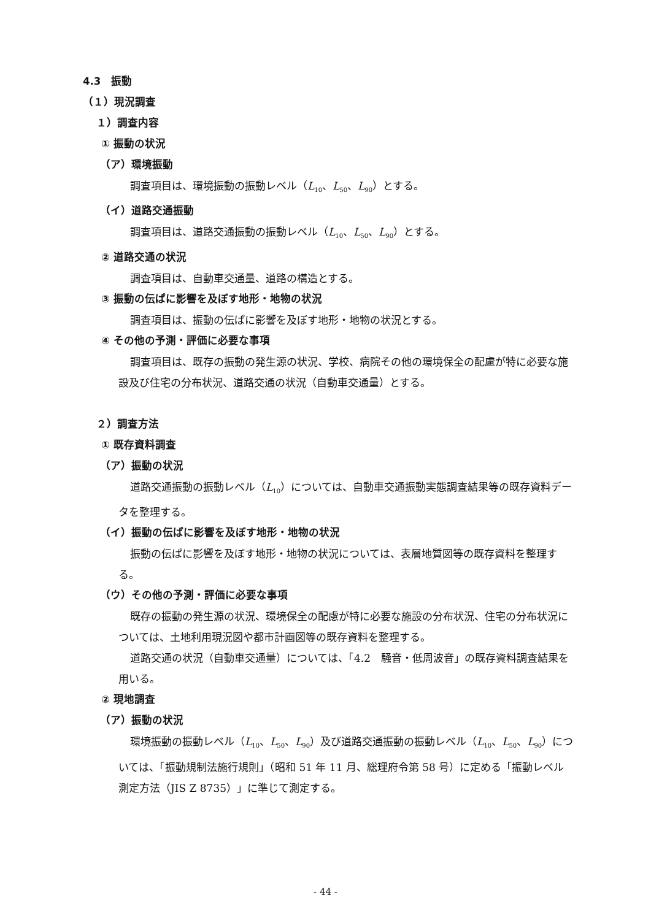4.3　振動
（１）現況調査
１）調査内容
① 振動の状況
（ア）環境振動
調査項目は、環境振動の振動レベル（L<sub>10</sub>、L<sub>50</sub>、L<sub>90</sub>）とする。
（イ）道路交通振動
調査項目は、道路交通振動の振動レベル（L<sub>10</sub>、L<sub>50</sub>、L<sub>90</sub>）とする。
② 道路交通の状況
調査項目は、自動車交通量、道路の構造とする。
③ 振動の伝ぱに影響を及ぼす地形・地物の状況
調査項目は、振動の伝ぱに影響を及ぼす地形・地物の状況とする。
④ その他の予測・評価に必要な事項
調査項目は、既存の振動の発生源の状況、学校、病院その他の環境保全の配慮が特に必要な施設及び住宅の分布状況、道路交通の状況（自動車交通量）とする。
２）調査方法
① 既存資料調査
（ア）振動の状況
道路交通振動の振動レベル（L<sub>10</sub>）については、自動車交通振動実態調査結果等の既存資料データを整理する。
（イ）振動の伝ぱに影響を及ぼす地形・地物の状況
振動の伝ぱに影響を及ぼす地形・地物の状況については、表層地質図等の既存資料を整理する。
（ウ）その他の予測・評価に必要な事項
既存の振動の発生源の状況、環境保全の配慮が特に必要な施設の分布状況、住宅の分布状況については、土地利用現況図や都市計画図等の既存資料を整理する。
道路交通の状況（自動車交通量）については、「4.2　騒音・低周波音」の既存資料調査結果を用いる。
② 現地調査
（ア）振動の状況
環境振動の振動レベル（L<sub>10</sub>、L<sub>50</sub>、L<sub>90</sub>）及び道路交通振動の振動レベル（L<sub>10</sub>、L<sub>50</sub>、L<sub>90</sub>）については、「振動規制法施行規則」（昭和 51 年 11 月、総理府令第 58 号）に定める「振動レベル測定方法（JIS Z 8735）」に準じて測定する。
- 44 -